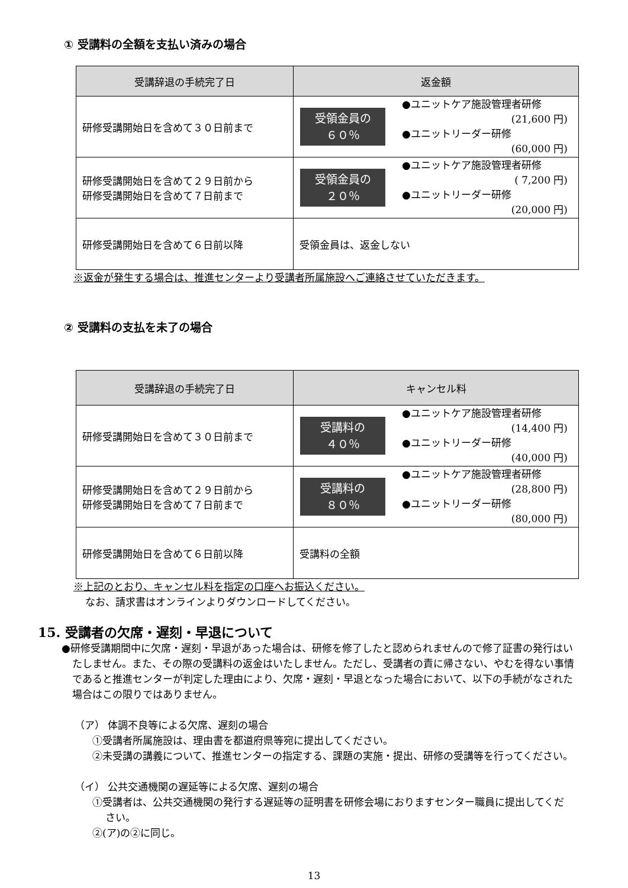① 受講料の全額を支払い済みの場合
| 受講辞退の手続完了日 | 返金額 |
| --- | --- |
| 研修受講開始日を含めて３０日前まで | 受領金員の ６０％ ●ユニットケア施設管理者研修 (21,600 円) ●ユニットリーダー研修 (60,000 円) |
| 研修受講開始日を含めて２９日前から 研修受講開始日を含めて７日前まで | 受領金員の ２０％ ●ユニットケア施設管理者研修 ( 7,200 円) ●ユニットリーダー研修 (20,000 円) |
| 研修受講開始日を含めて６日前以降 | 受領金員は、返金しない |
※返金が発生する場合は、推進センターより受講者所属施設へご連絡させていただきます。
② 受講料の支払を未了の場合
| 受講辞退の手続完了日 | キャンセル料 |
| --- | --- |
| 研修受講開始日を含めて３０日前まで | 受講料の ４０％ ●ユニットケア施設管理者研修 (14,400 円) ●ユニットリーダー研修 (40,000 円) |
| 研修受講開始日を含めて２９日前から 研修受講開始日を含めて７日前まで | 受講料の ８０％ ●ユニットケア施設管理者研修 (28,800 円) ●ユニットリーダー研修 (80,000 円) |
| 研修受講開始日を含めて６日前以降 | 受講料の全額 |
※上記のとおり、キャンセル料を指定の口座へお振込ください。
なお、請求書はオンラインよりダウンロードしてください。
15. 受講者の欠席・遅刻・早退について
●研修受講期間中に欠席・遅刻・早退があった場合は、研修を修了したと認められませんので修了証書の発行はいたしません。また、その際の受講料の返金はいたしません。ただし、受講者の責に帰さない、やむを得ない事情であると推進センターが判定した理由により、欠席・遅刻・早退となった場合において、以下の手続がなされた場合はこの限りではありません。
（ア） 体調不良等による欠席、遅刻の場合
①受講者所属施設は、理由書を都道府県等宛に提出してください。
②未受講の講義について、推進センターの指定する、課題の実施・提出、研修の受講等を行ってください。
（イ） 公共交通機関の遅延等による欠席、遅刻の場合
①受講者は、公共交通機関の発行する遅延等の証明書を研修会場におりますセンター職員に提出してください。
②(ア)の②に同じ。
13